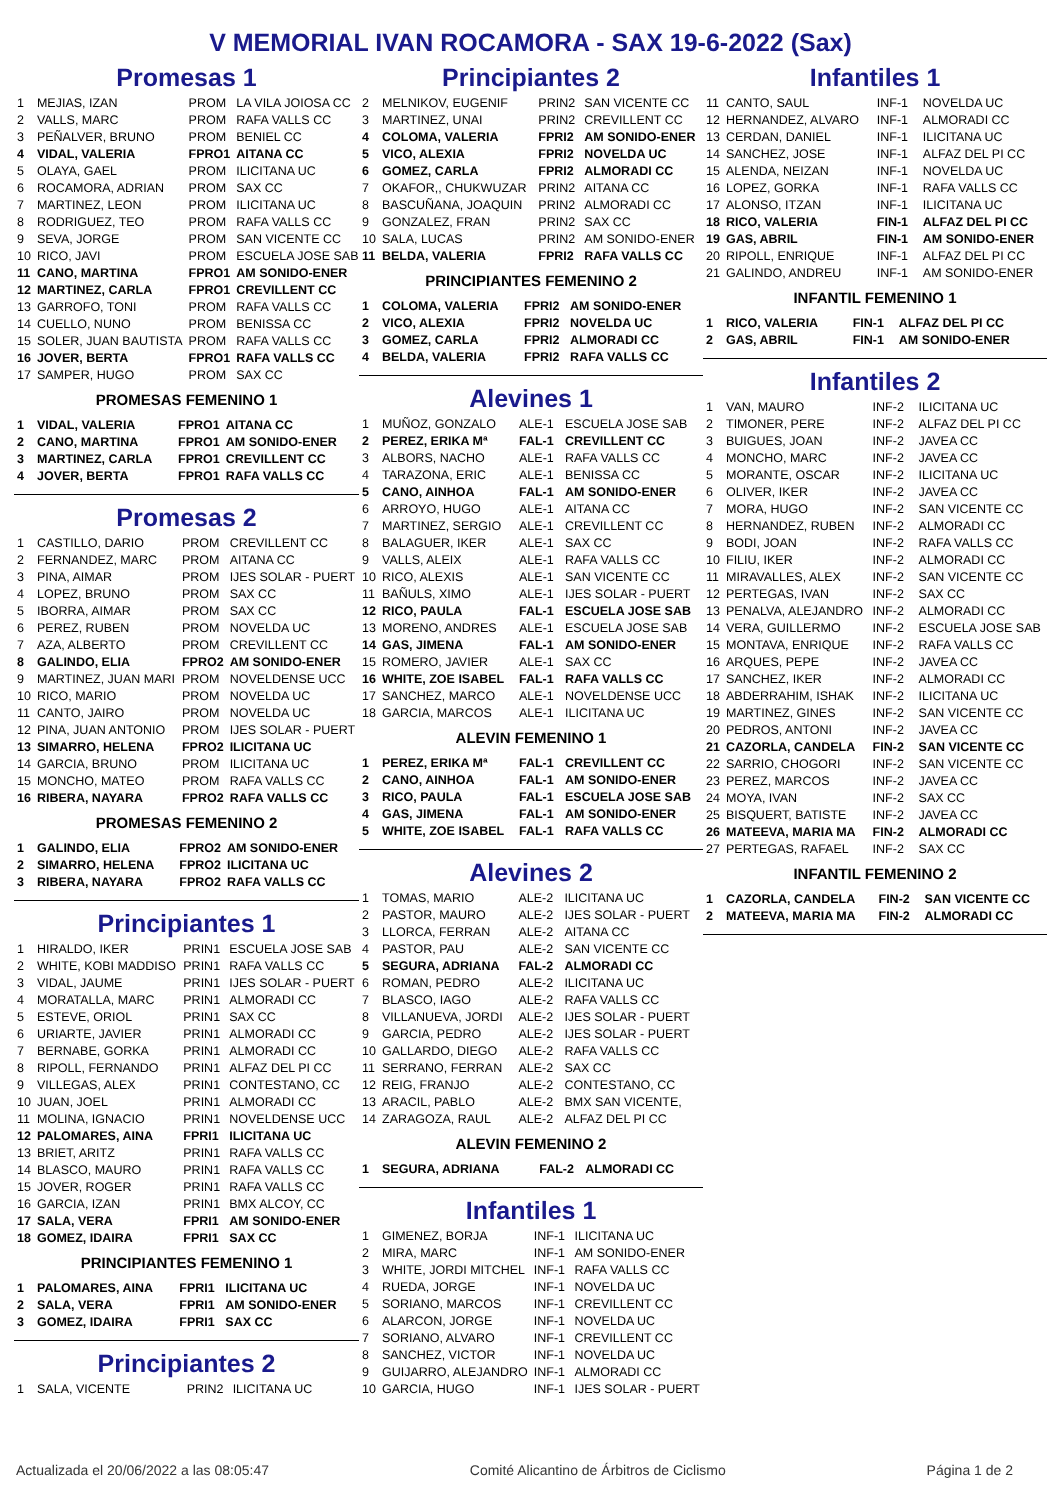V MEMORIAL IVAN ROCAMORA - SAX 19-6-2022 (Sax)
Promesas 1
| 1 | MEJIAS, IZAN | PROM | LA VILA JOIOSA CC |
| 2 | VALLS, MARC | PROM | RAFA VALLS CC |
| 3 | PEÑALVER, BRUNO | PROM | BENIEL CC |
| 4 | VIDAL, VALERIA | FPRO1 | AITANA CC |
| 5 | OLAYA, GAEL | PROM | ILICITANA UC |
| 6 | ROCAMORA, ADRIAN | PROM | SAX CC |
| 7 | MARTINEZ, LEON | PROM | ILICITANA UC |
| 8 | RODRIGUEZ, TEO | PROM | RAFA VALLS CC |
| 9 | SEVA, JORGE | PROM | SAN VICENTE CC |
| 10 | RICO, JAVI | PROM | ESCUELA JOSE SAB |
| 11 | CANO, MARTINA | FPRO1 | AM SONIDO-ENER |
| 12 | MARTINEZ, CARLA | FPRO1 | CREVILLENT CC |
| 13 | GARROFO, TONI | PROM | RAFA VALLS CC |
| 14 | CUELLO, NUNO | PROM | BENISSA CC |
| 15 | SOLER, JUAN BAUTISTA | PROM | RAFA VALLS CC |
| 16 | JOVER, BERTA | FPRO1 | RAFA VALLS CC |
| 17 | SAMPER, HUGO | PROM | SAX CC |
PROMESAS FEMENINO 1
| 1 | VIDAL, VALERIA | FPRO1 | AITANA CC |
| 2 | CANO, MARTINA | FPRO1 | AM SONIDO-ENER |
| 3 | MARTINEZ, CARLA | FPRO1 | CREVILLENT CC |
| 4 | JOVER, BERTA | FPRO1 | RAFA VALLS CC |
Promesas 2
| 1 | CASTILLO, DARIO | PROM | CREVILLENT CC |
| 2 | FERNANDEZ, MARC | PROM | AITANA CC |
| 3 | PINA, AIMAR | PROM | IJES SOLAR - PUERT |
| 4 | LOPEZ, BRUNO | PROM | SAX CC |
| 5 | IBORRA, AIMAR | PROM | SAX CC |
| 6 | PEREZ, RUBEN | PROM | NOVELDA UC |
| 7 | AZA, ALBERTO | PROM | CREVILLENT CC |
| 8 | GALINDO, ELIA | FPRO2 | AM SONIDO-ENER |
| 9 | MARTINEZ, JUAN MARI | PROM | NOVELDENSE UCC |
| 10 | RICO, MARIO | PROM | NOVELDA UC |
| 11 | CANTO, JAIRO | PROM | NOVELDA UC |
| 12 | PINA, JUAN ANTONIO | PROM | IJES SOLAR - PUERT |
| 13 | SIMARRO, HELENA | FPRO2 | ILICITANA UC |
| 14 | GARCIA, BRUNO | PROM | ILICITANA UC |
| 15 | MONCHO, MATEO | PROM | RAFA VALLS CC |
| 16 | RIBERA, NAYARA | FPRO2 | RAFA VALLS CC |
PROMESAS FEMENINO 2
| 1 | GALINDO, ELIA | FPRO2 | AM SONIDO-ENER |
| 2 | SIMARRO, HELENA | FPRO2 | ILICITANA UC |
| 3 | RIBERA, NAYARA | FPRO2 | RAFA VALLS CC |
Principiantes 1
| 1 | HIRALDO, IKER | PRIN1 | ESCUELA JOSE SAB |
| 2 | WHITE, KOBI MADDISO | PRIN1 | RAFA VALLS CC |
| 3 | VIDAL, JAUME | PRIN1 | IJES SOLAR - PUERT |
| 4 | MORATALLA, MARC | PRIN1 | ALMORADI CC |
| 5 | ESTEVE, ORIOL | PRIN1 | SAX CC |
| 6 | URIARTE, JAVIER | PRIN1 | ALMORADI CC |
| 7 | BERNABE, GORKA | PRIN1 | ALMORADI CC |
| 8 | RIPOLL, FERNANDO | PRIN1 | ALFAZ DEL PI CC |
| 9 | VILLEGAS, ALEX | PRIN1 | CONTESTANO, CC |
| 10 | JUAN, JOEL | PRIN1 | ALMORADI CC |
| 11 | MOLINA, IGNACIO | PRIN1 | NOVELDENSE UCC |
| 12 | PALOMARES, AINA | FPRI1 | ILICITANA UC |
| 13 | BRIET, ARITZ | PRIN1 | RAFA VALLS CC |
| 14 | BLASCO, MAURO | PRIN1 | RAFA VALLS CC |
| 15 | JOVER, ROGER | PRIN1 | RAFA VALLS CC |
| 16 | GARCIA, IZAN | PRIN1 | BMX ALCOY, CC |
| 17 | SALA, VERA | FPRI1 | AM SONIDO-ENER |
| 18 | GOMEZ, IDAIRA | FPRI1 | SAX CC |
PRINCIPIANTES FEMENINO 1
| 1 | PALOMARES, AINA | FPRI1 | ILICITANA UC |
| 2 | SALA, VERA | FPRI1 | AM SONIDO-ENER |
| 3 | GOMEZ, IDAIRA | FPRI1 | SAX CC |
Principiantes 2
| 1 | SALA, VICENTE | PRIN2 | ILICITANA UC |
Principiantes 2
| 2 | MELNIKOV, EUGENIF | PRIN2 | SAN VICENTE CC |
| 3 | MARTINEZ, UNAI | PRIN2 | CREVILLENT CC |
| 4 | COLOMA, VALERIA | FPRI2 | AM SONIDO-ENER |
| 5 | VICO, ALEXIA | FPRI2 | NOVELDA UC |
| 6 | GOMEZ, CARLA | FPRI2 | ALMORADI CC |
| 7 | OKAFOR,, CHUKWUZAR | PRIN2 | AITANA CC |
| 8 | BASCUÑANA, JOAQUIN | PRIN2 | ALMORADI CC |
| 9 | GONZALEZ, FRAN | PRIN2 | SAX CC |
| 10 | SALA, LUCAS | PRIN2 | AM SONIDO-ENER |
| 11 | BELDA, VALERIA | FPRI2 | RAFA VALLS CC |
PRINCIPIANTES FEMENINO 2
| 1 | COLOMA, VALERIA | FPRI2 | AM SONIDO-ENER |
| 2 | VICO, ALEXIA | FPRI2 | NOVELDA UC |
| 3 | GOMEZ, CARLA | FPRI2 | ALMORADI CC |
| 4 | BELDA, VALERIA | FPRI2 | RAFA VALLS CC |
Alevines 1
| 1 | MUÑOZ, GONZALO | ALE-1 | ESCUELA JOSE SAB |
| 2 | PEREZ, ERIKA Mª | FAL-1 | CREVILLENT CC |
| 3 | ALBORS, NACHO | ALE-1 | RAFA VALLS CC |
| 4 | TARAZONA, ERIC | ALE-1 | BENISSA CC |
| 5 | CANO, AINHOA | FAL-1 | AM SONIDO-ENER |
| 6 | ARROYO, HUGO | ALE-1 | AITANA CC |
| 7 | MARTINEZ, SERGIO | ALE-1 | CREVILLENT CC |
| 8 | BALAGUER, IKER | ALE-1 | SAX CC |
| 9 | VALLS, ALEIX | ALE-1 | RAFA VALLS CC |
| 10 | RICO, ALEXIS | ALE-1 | SAN VICENTE CC |
| 11 | BAÑULS, XIMO | ALE-1 | IJES SOLAR - PUERT |
| 12 | RICO, PAULA | FAL-1 | ESCUELA JOSE SAB |
| 13 | MORENO, ANDRES | ALE-1 | ESCUELA JOSE SAB |
| 14 | GAS, JIMENA | FAL-1 | AM SONIDO-ENER |
| 15 | ROMERO, JAVIER | ALE-1 | SAX CC |
| 16 | WHITE, ZOE ISABEL | FAL-1 | RAFA VALLS CC |
| 17 | SANCHEZ, MARCO | ALE-1 | NOVELDENSE UCC |
| 18 | GARCIA, MARCOS | ALE-1 | ILICITANA UC |
ALEVIN FEMENINO 1
| 1 | PEREZ, ERIKA Mª | FAL-1 | CREVILLENT CC |
| 2 | CANO, AINHOA | FAL-1 | AM SONIDO-ENER |
| 3 | RICO, PAULA | FAL-1 | ESCUELA JOSE SAB |
| 4 | GAS, JIMENA | FAL-1 | AM SONIDO-ENER |
| 5 | WHITE, ZOE ISABEL | FAL-1 | RAFA VALLS CC |
Alevines 2
| 1 | TOMAS, MARIO | ALE-2 | ILICITANA UC |
| 2 | PASTOR, MAURO | ALE-2 | IJES SOLAR - PUERT |
| 3 | LLORCA, FERRAN | ALE-2 | AITANA CC |
| 4 | PASTOR, PAU | ALE-2 | SAN VICENTE CC |
| 5 | SEGURA, ADRIANA | FAL-2 | ALMORADI CC |
| 6 | ROMAN, PEDRO | ALE-2 | ILICITANA UC |
| 7 | BLASCO, IAGO | ALE-2 | RAFA VALLS CC |
| 8 | VILLANUEVA, JORDI | ALE-2 | IJES SOLAR - PUERT |
| 9 | GARCIA, PEDRO | ALE-2 | IJES SOLAR - PUERT |
| 10 | GALLARDO, DIEGO | ALE-2 | RAFA VALLS CC |
| 11 | SERRANO, FERRAN | ALE-2 | SAX CC |
| 12 | REIG, FRANJO | ALE-2 | CONTESTANO, CC |
| 13 | ARACIL, PABLO | ALE-2 | BMX SAN VICENTE, |
| 14 | ZARAGOZA, RAUL | ALE-2 | ALFAZ DEL PI CC |
ALEVIN FEMENINO 2
| 1 | SEGURA, ADRIANA | FAL-2 | ALMORADI CC |
Infantiles 1
| 1 | GIMENEZ, BORJA | INF-1 | ILICITANA UC |
| 2 | MIRA, MARC | INF-1 | AM SONIDO-ENER |
| 3 | WHITE, JORDI MITCHEL | INF-1 | RAFA VALLS CC |
| 4 | RUEDA, JORGE | INF-1 | NOVELDA UC |
| 5 | SORIANO, MARCOS | INF-1 | CREVILLENT CC |
| 6 | ALARCON, JORGE | INF-1 | NOVELDA UC |
| 7 | SORIANO, ALVARO | INF-1 | CREVILLENT CC |
| 8 | SANCHEZ, VICTOR | INF-1 | NOVELDA UC |
| 9 | GUIJARRO, ALEJANDRO | INF-1 | ALMORADI CC |
| 10 | GARCIA, HUGO | INF-1 | IJES SOLAR - PUERT |
Infantiles 1
| 11 | CANTO, SAUL | INF-1 | NOVELDA UC |
| 12 | HERNANDEZ, ALVARO | INF-1 | ALMORADI CC |
| 13 | CERDAN, DANIEL | INF-1 | ILICITANA UC |
| 14 | SANCHEZ, JOSE | INF-1 | ALFAZ DEL PI CC |
| 15 | ALENDA, NEIZAN | INF-1 | NOVELDA UC |
| 16 | LOPEZ, GORKA | INF-1 | RAFA VALLS CC |
| 17 | ALONSO, ITZAN | INF-1 | ILICITANA UC |
| 18 | RICO, VALERIA | FIN-1 | ALFAZ DEL PI CC |
| 19 | GAS, ABRIL | FIN-1 | AM SONIDO-ENER |
| 20 | RIPOLL, ENRIQUE | INF-1 | ALFAZ DEL PI CC |
| 21 | GALINDO, ANDREU | INF-1 | AM SONIDO-ENER |
INFANTIL FEMENINO 1
| 1 | RICO, VALERIA | FIN-1 | ALFAZ DEL PI CC |
| 2 | GAS, ABRIL | FIN-1 | AM SONIDO-ENER |
Infantiles 2
| 1 | VAN, MAURO | INF-2 | ILICITANA UC |
| 2 | TIMONER, PERE | INF-2 | ALFAZ DEL PI CC |
| 3 | BUIGUES, JOAN | INF-2 | JAVEA CC |
| 4 | MONCHO, MARC | INF-2 | JAVEA CC |
| 5 | MORANTE, OSCAR | INF-2 | ILICITANA UC |
| 6 | OLIVER, IKER | INF-2 | JAVEA CC |
| 7 | MORA, HUGO | INF-2 | SAN VICENTE CC |
| 8 | HERNANDEZ, RUBEN | INF-2 | ALMORADI CC |
| 9 | BODI, JOAN | INF-2 | RAFA VALLS CC |
| 10 | FILIU, IKER | INF-2 | ALMORADI CC |
| 11 | MIRAVALLES, ALEX | INF-2 | SAN VICENTE CC |
| 12 | PERTEGAS, IVAN | INF-2 | SAX CC |
| 13 | PENALVA, ALEJANDRO | INF-2 | ALMORADI CC |
| 14 | VERA, GUILLERMO | INF-2 | ESCUELA JOSE SAB |
| 15 | MONTAVA, ENRIQUE | INF-2 | RAFA VALLS CC |
| 16 | ARQUES, PEPE | INF-2 | JAVEA CC |
| 17 | SANCHEZ, IKER | INF-2 | ALMORADI CC |
| 18 | ABDERRAHIM, ISHAK | INF-2 | ILICITANA UC |
| 19 | MARTINEZ, GINES | INF-2 | SAN VICENTE CC |
| 20 | PEDROS, ANTONI | INF-2 | JAVEA CC |
| 21 | CAZORLA, CANDELA | FIN-2 | SAN VICENTE CC |
| 22 | SARRIO, CHOGORI | INF-2 | SAN VICENTE CC |
| 23 | PEREZ, MARCOS | INF-2 | JAVEA CC |
| 24 | MOYA, IVAN | INF-2 | SAX CC |
| 25 | BISQUERT, BATISTE | INF-2 | JAVEA CC |
| 26 | MATEEVA, MARIA MA | FIN-2 | ALMORADI CC |
| 27 | PERTEGAS, RAFAEL | INF-2 | SAX CC |
INFANTIL FEMENINO 2
| 1 | CAZORLA, CANDELA | FIN-2 | SAN VICENTE CC |
| 2 | MATEEVA, MARIA MA | FIN-2 | ALMORADI CC |
Actualizada el 20/06/2022 a las 08:05:47 Comité Alicantino de Árbitros de Ciclismo Página 1 de 2